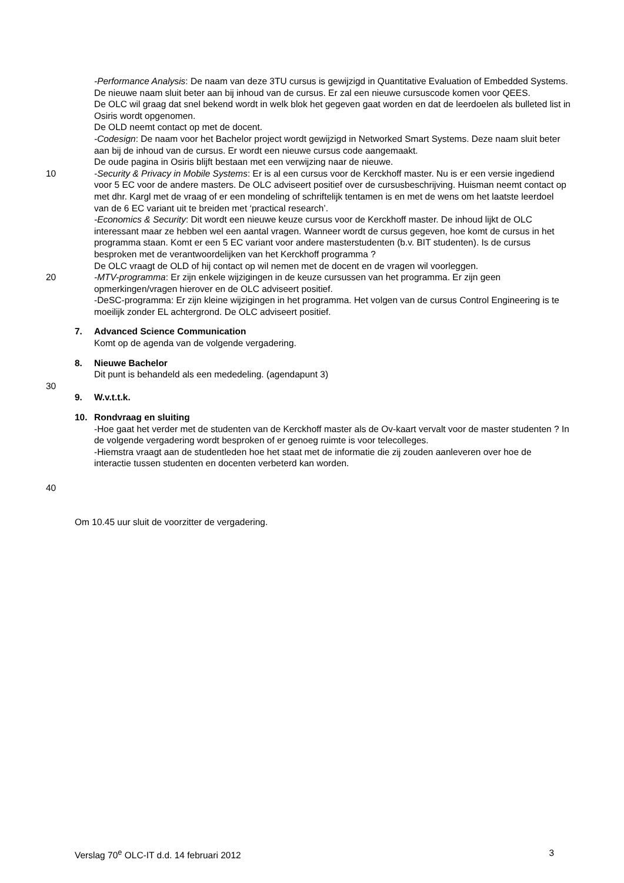-Performance Analysis: De naam van deze 3TU cursus is gewijzigd in Quantitative Evaluation of Embedded Systems. De nieuwe naam sluit beter aan bij inhoud van de cursus. Er zal een nieuwe cursuscode komen voor QEES.
De OLC wil graag dat snel bekend wordt in welk blok het gegeven gaat worden en dat de leerdoelen als bulleted list in Osiris wordt opgenomen.
De OLD neemt contact op met de docent.
-Codesign: De naam voor het Bachelor project wordt gewijzigd in Networked Smart Systems. Deze naam sluit beter aan bij de inhoud van de cursus. Er wordt een nieuwe cursus code aangemaakt.
De oude pagina in Osiris blijft bestaan met een verwijzing naar de nieuwe.
10 -Security & Privacy in Mobile Systems: Er is al een cursus voor de Kerckhoff master. Nu is er een versie ingediend voor 5 EC voor de andere masters. De OLC adviseert positief over de cursusbeschrijving. Huisman neemt contact op met dhr. Kargl met de vraag of er een mondeling of schriftelijk tentamen is en met de wens om het laatste leerdoel van de 6 EC variant uit te breiden met ‘practical research’.
-Economics & Security: Dit wordt een nieuwe keuze cursus voor de Kerckhoff master. De inhoud lijkt de OLC interessant maar ze hebben wel een aantal vragen. Wanneer wordt de cursus gegeven, hoe komt de cursus in het programma staan. Komt er een 5 EC variant voor andere masterstudenten (b.v. BIT studenten). Is de cursus besproken met de verantwoordelijken van het Kerckhoff programma ?
De OLC vraagt de OLD of hij contact op wil nemen met de docent en de vragen wil voorleggen.
20 -MTV-programma: Er zijn enkele wijzigingen in de keuze cursussen van het programma. Er zijn geen opmerkingen/vragen hierover en de OLC adviseert positief.
-DeSC-programma: Er zijn kleine wijzigingen in het programma. Het volgen van de cursus Control Engineering is te moeilijk zonder EL achtergrond. De OLC adviseert positief.
7. Advanced Science Communication
Komt op de agenda van de volgende vergadering.
8. Nieuwe Bachelor
Dit punt is behandeld als een mededeling. (agendapunt 3)
30
9. W.v.t.t.k.
10. Rondvraag en sluiting
-Hoe gaat het verder met de studenten van de Kerckhoff master als de Ov-kaart vervalt voor de master studenten ? In de volgende vergadering wordt besproken of er genoeg ruimte is voor telecolleges.
-Hiemstra vraagt aan de studentleden hoe het staat met de informatie die zij zouden aanleveren over hoe de interactie tussen studenten en docenten verbeterd kan worden.
40
Om 10.45 uur sluit de voorzitter de vergadering.
Verslag 70<sup>e</sup> OLC-IT d.d. 14 februari 2012 3